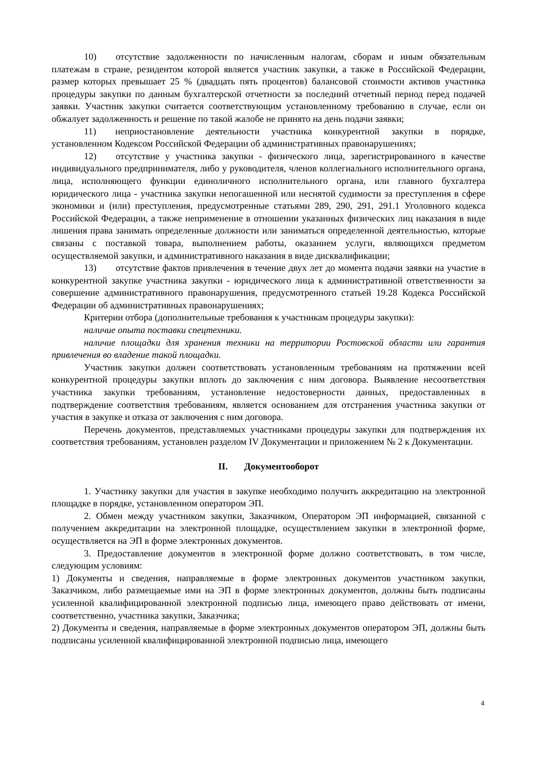10) отсутствие задолженности по начисленным налогам, сборам и иным обязательным платежам в стране, резидентом которой является участник закупки, а также в Российской Федерации, размер которых превышает 25 % (двадцать пять процентов) балансовой стоимости активов участника процедуры закупки по данным бухгалтерской отчетности за последний отчетный период перед подачей заявки. Участник закупки считается соответствующим установленному требованию в случае, если он обжалует задолженность и решение по такой жалобе не принято на день подачи заявки;
11) неприостановление деятельности участника конкурентной закупки в порядке, установленном Кодексом Российской Федерации об административных правонарушениях;
12) отсутствие у участника закупки - физического лица, зарегистрированного в качестве индивидуального предпринимателя, либо у руководителя, членов коллегиального исполнительного органа, лица, исполняющего функции единоличного исполнительного органа, или главного бухгалтера юридического лица - участника закупки непогашенной или неснятой судимости за преступления в сфере экономики и (или) преступления, предусмотренные статьями 289, 290, 291, 291.1 Уголовного кодекса Российской Федерации, а также неприменение в отношении указанных физических лиц наказания в виде лишения права занимать определенные должности или заниматься определенной деятельностью, которые связаны с поставкой товара, выполнением работы, оказанием услуги, являющихся предметом осуществляемой закупки, и административного наказания в виде дисквалификации;
13) отсутствие фактов привлечения в течение двух лет до момента подачи заявки на участие в конкурентной закупке участника закупки - юридического лица к административной ответственности за совершение административного правонарушения, предусмотренного статьей 19.28 Кодекса Российской Федерации об административных правонарушениях;
Критерии отбора (дополнительные требования к участникам процедуры закупки):
наличие опыта поставки спецтехники.
наличие площадки для хранения техники на территории Ростовской области или гарантия привлечения во владение такой площадки.
Участник закупки должен соответствовать установленным требованиям на протяжении всей конкурентной процедуры закупки вплоть до заключения с ним договора. Выявление несоответствия участника закупки требованиям, установление недостоверности данных, предоставленных в подтверждение соответствия требованиям, является основанием для отстранения участника закупки от участия в закупке и отказа от заключения с ним договора.
Перечень документов, представляемых участниками процедуры закупки для подтверждения их соответствия требованиям, установлен разделом IV Документации и приложением № 2 к Документации.
II. Документооборот
1. Участнику закупки для участия в закупке необходимо получить аккредитацию на электронной площадке в порядке, установленном оператором ЭП.
2. Обмен между участником закупки, Заказчиком, Оператором ЭП информацией, связанной с получением аккредитации на электронной площадке, осуществлением закупки в электронной форме, осуществляется на ЭП в форме электронных документов.
3. Предоставление документов в электронной форме должно соответствовать, в том числе, следующим условиям:
1) Документы и сведения, направляемые в форме электронных документов участником закупки, Заказчиком, либо размещаемые ими на ЭП в форме электронных документов, должны быть подписаны усиленной квалифицированной электронной подписью лица, имеющего право действовать от имени, соответственно, участника закупки, Заказчика;
2) Документы и сведения, направляемые в форме электронных документов оператором ЭП, должны быть подписаны усиленной квалифицированной электронной подписью лица, имеющего
4